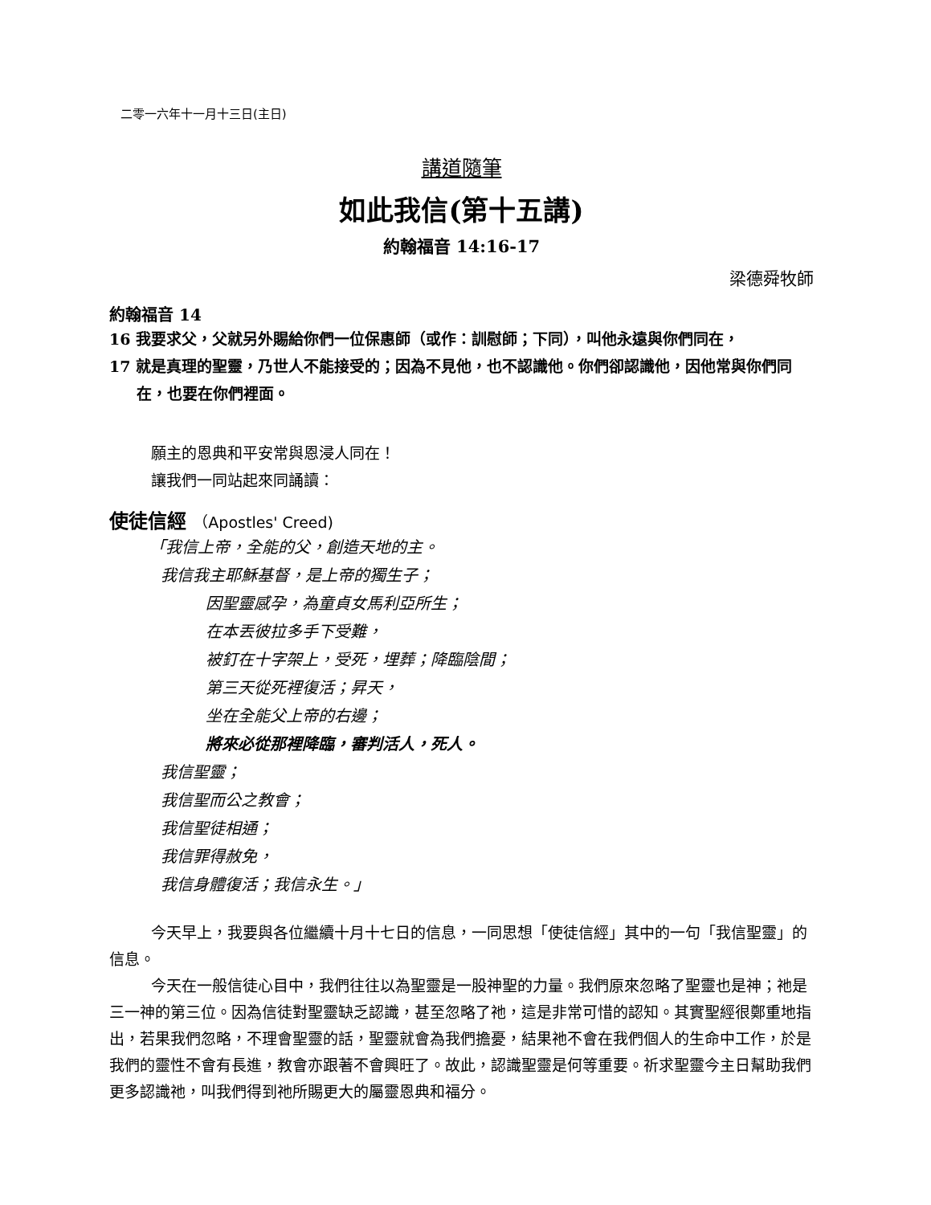二零一六年十一月十三日(主日)
講道隨筆
如此我信(第十五講)
約翰福音 14:16-17
梁德舜牧師
約翰福音 14
16 我要求父，父就另外賜給你們一位保惠師（或作：訓慰師；下同），叫他永遠與你們同在，
17 就是真理的聖靈，乃世人不能接受的；因為不見他，也不認識他。你們卻認識他，因他常與你們同在，也要在你們裡面。
願主的恩典和平安常與恩浸人同在！
讓我們一同站起來同誦讀：
使徒信經 （Apostles' Creed)
「我信上帝，全能的父，創造天地的主。
我信我主耶穌基督，是上帝的獨生子；
因聖靈感孕，為童貞女馬利亞所生；
在本丟彼拉多手下受難，
被釘在十字架上，受死，埋葬；降臨陰間；
第三天從死裡復活；昇天，
坐在全能父上帝的右邊；
將來必從那裡降臨，審判活人，死人。
我信聖靈；
我信聖而公之教會；
我信聖徒相通；
我信罪得赦免，
我信身體復活；我信永生。」
今天早上，我要與各位繼續十月十七日的信息，一同思想「使徒信經」其中的一句「我信聖靈」的信息。
今天在一般信徒心目中，我們往往以為聖靈是一股神聖的力量。我們原來忽略了聖靈也是神；祂是三一神的第三位。因為信徒對聖靈缺乏認識，甚至忽略了祂，這是非常可惜的認知。其實聖經很鄭重地指出，若果我們忽略，不理會聖靈的話，聖靈就會為我們擔憂，結果祂不會在我們個人的生命中工作，於是我們的靈性不會有長進，教會亦跟著不會興旺了。故此，認識聖靈是何等重要。祈求聖靈今主日幫助我們更多認識祂，叫我們得到祂所賜更大的屬靈恩典和福分。